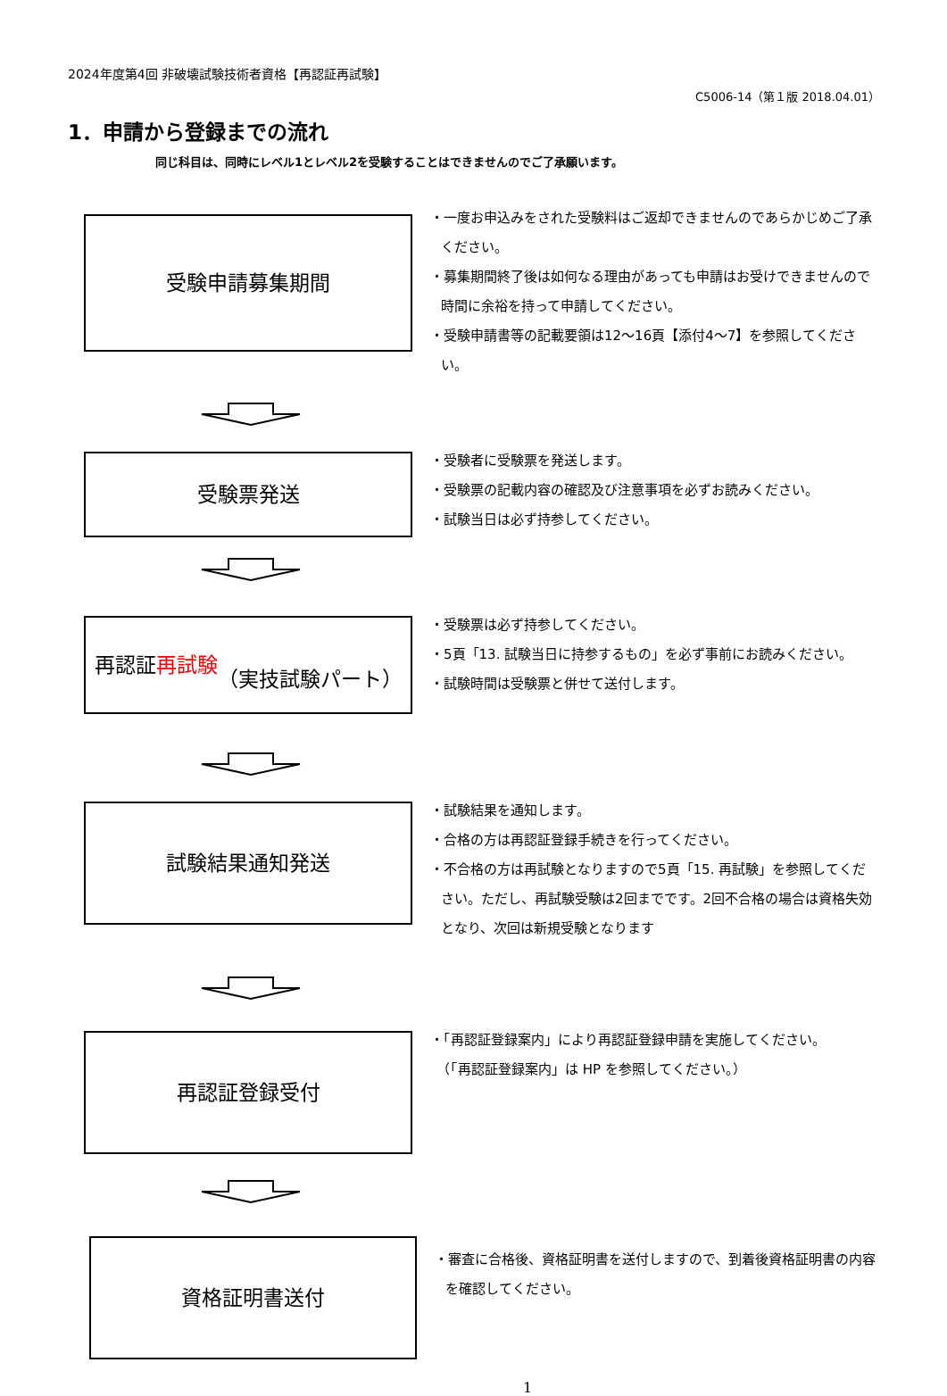2024年度第4回 非破壊試験技術者資格【再認証再試験】
C5006-14（第１版 2018.04.01）
1．申請から登録までの流れ
同じ科目は、同時にレベル1とレベル2を受験することはできませんのでご了承願います。
受験申請募集期間
・一度お申込みをされた受験料はご返却できませんのであらかじめご了承ください。
・募集期間終了後は如何なる理由があっても申請はお受けできませんので時間に余裕を持って申請してください。
・受験申請書等の記載要領は12～16頁【添付4～7】を参照してください。
受験票発送
・受験者に受験票を発送します。
・受験票の記載内容の確認及び注意事項を必ずお読みください。
・試験当日は必ず持参してください。
再認証 再試験
（実技試験パート）
・受験票は必ず持参してください。
・5頁「13. 試験当日に持参するもの」を必ず事前にお読みください。
・試験時間は受験票と併せて送付します。
試験結果通知発送
・試験結果を通知します。
・合格の方は再認証登録手続きを行ってください。
・不合格の方は再試験となりますので5頁「15. 再試験」を参照してください。ただし、再試験受験は2回までです。2回不合格の場合は資格失効となり、次回は新規受験となります
再認証登録受付
・「再認証登録案内」により再認証登録申請を実施してください。
　（「再認証登録案内」は HP を参照してください。）
資格証明書送付
・審査に合格後、資格証明書を送付しますので、到着後資格証明書の内容を確認してください。
1